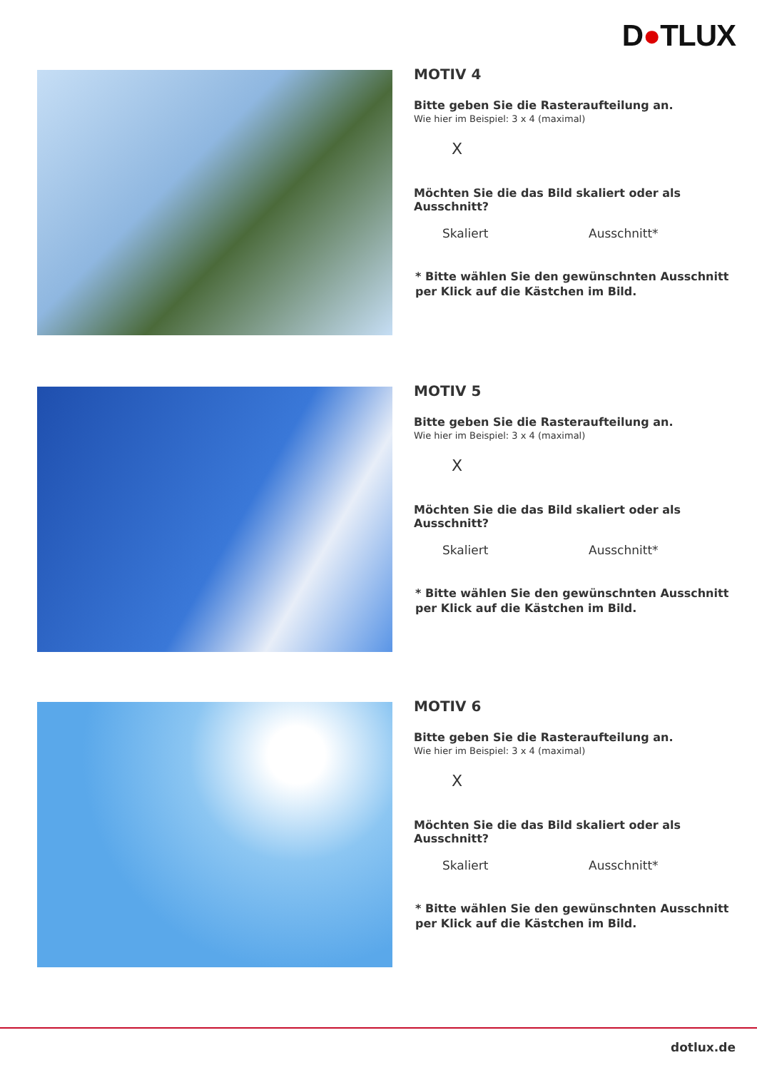D●TLUX
MOTIV 4
Bitte geben Sie die Rasteraufteilung an.
Wie hier im Beispiel: 3 x 4 (maximal)
X
Möchten Sie die das Bild skaliert oder als Ausschnitt?
Skaliert Ausschnitt*
* Bitte wählen Sie den gewünschnten Ausschnitt
per Klick auf die Kästchen im Bild.
MOTIV 5
Bitte geben Sie die Rasteraufteilung an.
Wie hier im Beispiel: 3 x 4 (maximal)
X
Möchten Sie die das Bild skaliert oder als Ausschnitt?
Skaliert Ausschnitt*
* Bitte wählen Sie den gewünschnten Ausschnitt
per Klick auf die Kästchen im Bild.
MOTIV 6
Bitte geben Sie die Rasteraufteilung an.
Wie hier im Beispiel: 3 x 4 (maximal)
X
Möchten Sie die das Bild skaliert oder als Ausschnitt?
Skaliert Ausschnitt*
* Bitte wählen Sie den gewünschnten Ausschnitt
per Klick auf die Kästchen im Bild.
dotlux.de